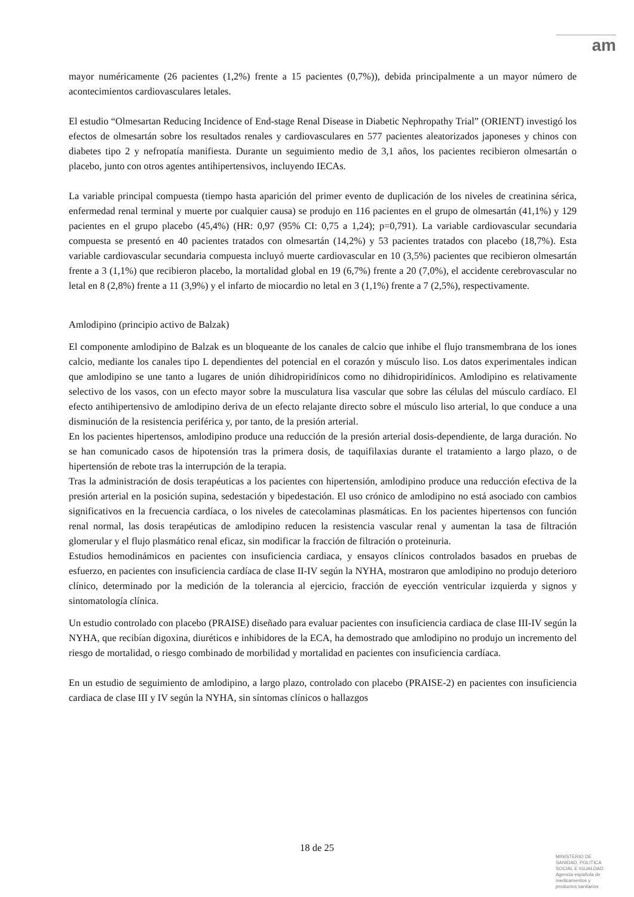am
mayor numéricamente (26 pacientes (1,2%) frente a 15 pacientes (0,7%)), debida principalmente a un mayor número de acontecimientos cardiovasculares letales.
El estudio “Olmesartan Reducing Incidence of End-stage Renal Disease in Diabetic Nephropathy Trial” (ORIENT) investigó los efectos de olmesartán sobre los resultados renales y cardiovasculares en 577 pacientes aleatorizados japoneses y chinos con diabetes tipo 2 y nefropatía manifiesta. Durante un seguimiento medio de 3,1 años, los pacientes recibieron olmesartán o placebo, junto con otros agentes antihipertensivos, incluyendo IECAs.
La variable principal compuesta (tiempo hasta aparición del primer evento de duplicación de los niveles de creatinina sérica, enfermedad renal terminal y muerte por cualquier causa) se produjo en 116 pacientes en el grupo de olmesartán (41,1%) y 129 pacientes en el grupo placebo (45,4%) (HR: 0,97 (95% CI: 0,75 a 1,24); p=0,791). La variable cardiovascular secundaria compuesta se presentó en 40 pacientes tratados con olmesartán (14,2%) y 53 pacientes tratados con placebo (18,7%). Esta variable cardiovascular secundaria compuesta incluyó muerte cardiovascular en 10 (3,5%) pacientes que recibieron olmesartán frente a 3 (1,1%) que recibieron placebo, la mortalidad global en 19 (6,7%) frente a 20 (7,0%), el accidente cerebrovascular no letal en 8 (2,8%) frente a 11 (3,9%) y el infarto de miocardio no letal en 3 (1,1%) frente a 7 (2,5%), respectivamente.
Amlodipino (principio activo de Balzak)
El componente amlodipino de Balzak es un bloqueante de los canales de calcio que inhibe el flujo transmembrana de los iones calcio, mediante los canales tipo L dependientes del potencial en el corazón y músculo liso. Los datos experimentales indican que amlodipino se une tanto a lugares de unión dihidropiridínicos como no dihidropiridínicos. Amlodipino es relativamente selectivo de los vasos, con un efecto mayor sobre la musculatura lisa vascular que sobre las células del músculo cardíaco. El efecto antihipertensivo de amlodipino deriva de un efecto relajante directo sobre el músculo liso arterial, lo que conduce a una disminución de la resistencia periférica y, por tanto, de la presión arterial.
En los pacientes hipertensos, amlodipino produce una reducción de la presión arterial dosis-dependiente, de larga duración. No se han comunicado casos de hipotensión tras la primera dosis, de taquifilaxias durante el tratamiento a largo plazo, o de hipertensión de rebote tras la interrupción de la terapia.
Tras la administración de dosis terapéuticas a los pacientes con hipertensión, amlodipino produce una reducción efectiva de la presión arterial en la posición supina, sedestación y bipedestación. El uso crónico de amlodipino no está asociado con cambios significativos en la frecuencia cardíaca, o los niveles de catecolaminas plasmáticas. En los pacientes hipertensos con función renal normal, las dosis terapéuticas de amlodipino reducen la resistencia vascular renal y aumentan la tasa de filtración glomerular y el flujo plasmático renal eficaz, sin modificar la fracción de filtración o proteinuria.
Estudios hemodinámicos en pacientes con insuficiencia cardiaca, y ensayos clínicos controlados basados en pruebas de esfuerzo, en pacientes con insuficiencia cardíaca de clase II-IV según la NYHA, mostraron que amlodipino no produjo deterioro clínico, determinado por la medición de la tolerancia al ejercicio, fracción de eyección ventricular izquierda y signos y sintomatología clínica.
Un estudio controlado con placebo (PRAISE) diseñado para evaluar pacientes con insuficiencia cardiaca de clase III-IV según la NYHA, que recibían digoxina, diuréticos e inhibidores de la ECA, ha demostrado que amlodipino no produjo un incremento del riesgo de mortalidad, o riesgo combinado de morbilidad y mortalidad en pacientes con insuficiencia cardíaca.
En un estudio de seguimiento de amlodipino, a largo plazo, controlado con placebo (PRAISE-2) en pacientes con insuficiencia cardiaca de clase III y IV según la NYHA, sin síntomas clínicos o hallazgos
18 de 25
MINISTERIO DE
SANIDAD, POLITICA
SOCIAL E IGUALDAD
Agencia española de
medicamentos y
productos sanitarios